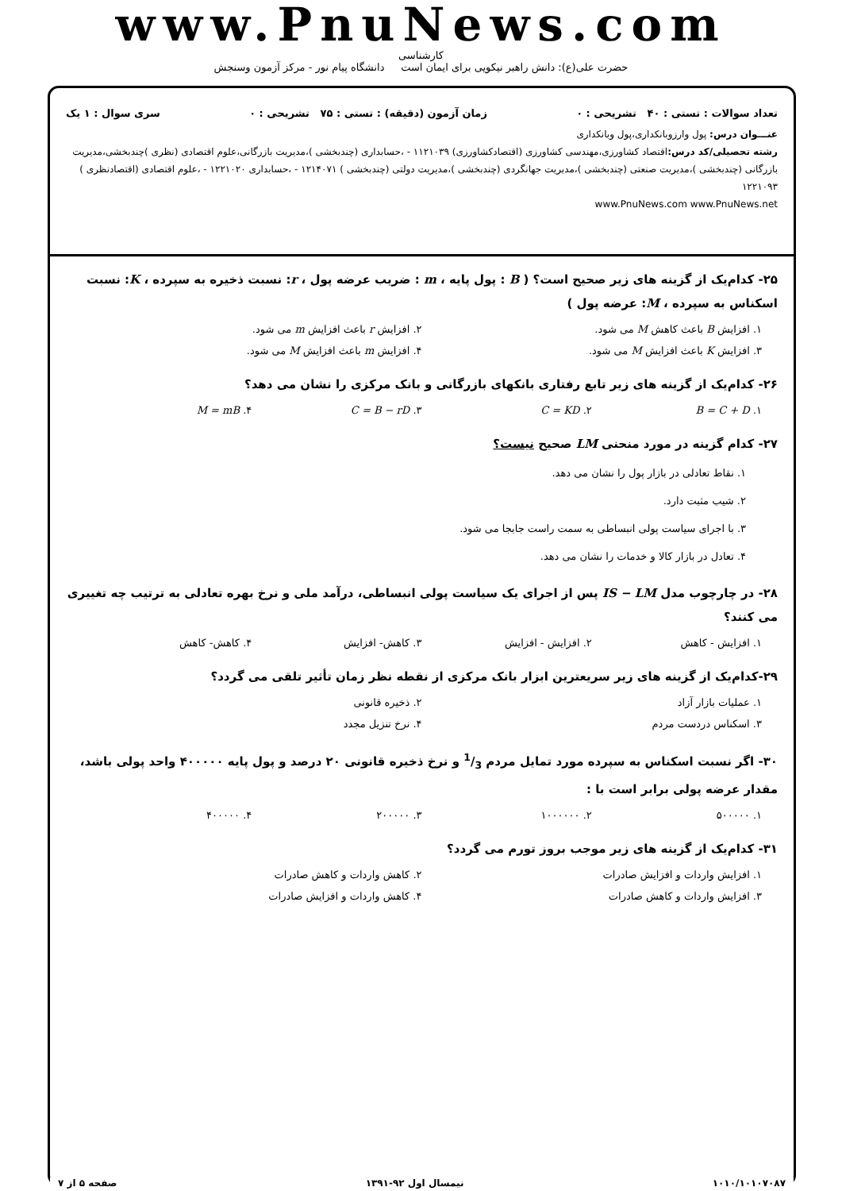www.PnuNews.com
کارشناسی
حضرت علی(ع): دانش راهبر نیکویی برای ایمان است دانشگاه پیام نور - مرکز آزمون وسنجش
تعداد سوالات : تستی : ۴۰ تشریحی : ۰ زمان آزمون (دقیقه) : تستی : ۷۵ تشریحی : ۰ سری سوال : ۱ یک
عنـــوان درس: پول وارزوبانکداری،پول وبانکداری
رشته تحصیلی/کد درس: اقتصاد کشاورزی،مهندسی کشاورزی (اقتصادکشاورزی) ۱۱۲۱۰۳۹ - ،حسابداری (چندبخشی )،مدیریت بازرگانی،علوم اقتصادی (نظری )چندبخشی،مدیریت بازرگانی (چندبخشی )،مدیریت صنعتی (چندبخشی )،مدیریت جهانگردی (چندبخشی )،مدیریت دولتی (چندبخشی ) ۱۲۱۴۰۷۱ - ،حسابداری ۱۲۲۱۰۲۰ - ،علوم اقتصادی (اقتصادنظری ) ۱۲۲۱۰۹۳
www.PnuNews.com www.PnuNews.net
۲۵- کدام‌یک از گزینه های زیر صحیح است؟ ( B : پول پایه ، m : ضریب عرضه پول ، r: نسبت ذخیره به سپرده ، K: نسبت اسکناس به سپرده ، M: عرضه پول )
۱. افزایش B باعث کاهش M می شود.
۲. افزایش r باعث افزایش m می شود.
۳. افزایش K باعث افزایش M می شود.
۴. افزایش m باعث افزایش M می شود.
۲۶- کدام‌یک از گزینه های زیر تابع رفتاری بانکهای بازرگانی و بانک مرکزی را نشان می دهد؟
۱. B = C + D ۲. C = KD ۳. C = B − rD ۴. M = mB
۲۷- کدام گزینه در مورد منحنی LM صحیح نیست؟
۱. نقاط تعادلی در بازار پول را نشان می دهد.
۲. شیب مثبت دارد.
۳. با اجرای سیاست پولی انبساطی به سمت راست جابجا می شود.
۴. تعادل در بازار کالا و خدمات را نشان می دهد.
۲۸- در چارچوب مدل IS − LM پس از اجرای یک سیاست پولی انبساطی، درآمد ملی و نرخ بهره تعادلی به ترتیب چه تغییری می کنند؟
۱. افزایش - کاهش ۲. افزایش - افزایش ۳. کاهش- افزایش ۴. کاهش- کاهش
۲۹-کدام‌یک از گزینه های زیر سریعترین ابزار بانک مرکزی از نقطه نظر زمان تأثیر تلقی می گردد؟
۱. عملیات بازار آزاد ۲. ذخیره قانونی
۳. اسکناس دردست مردم ۴. نرخ تنزیل مجدد
۳۰- اگر نسبت اسکناس به سپرده مورد تمایل مردم 1/3 و نرخ ذخیره قانونی ۲۰ درصد و پول پایه ۴۰۰۰۰۰ واحد پولی باشد، مقدار عرضه پولی برابر است با :
۱. ۵۰۰۰۰۰ ۲. ۱۰۰۰۰۰۰ ۳. ۲۰۰۰۰۰ ۴. ۴۰۰۰۰۰
۳۱- کدام‌یک از گزینه های زیر موجب بروز تورم می گردد؟
۱. افزایش واردات و افزایش صادرات
۲. کاهش واردات و کاهش صادرات
۳. افزایش واردات و کاهش صادرات ۴. کاهش واردات و افزایش صادرات
۱۰۱۰/۱۰۱۰۷۰۸۷ نیمسال اول ۹۲-۱۳۹۱ صفحه ۵ از ۷